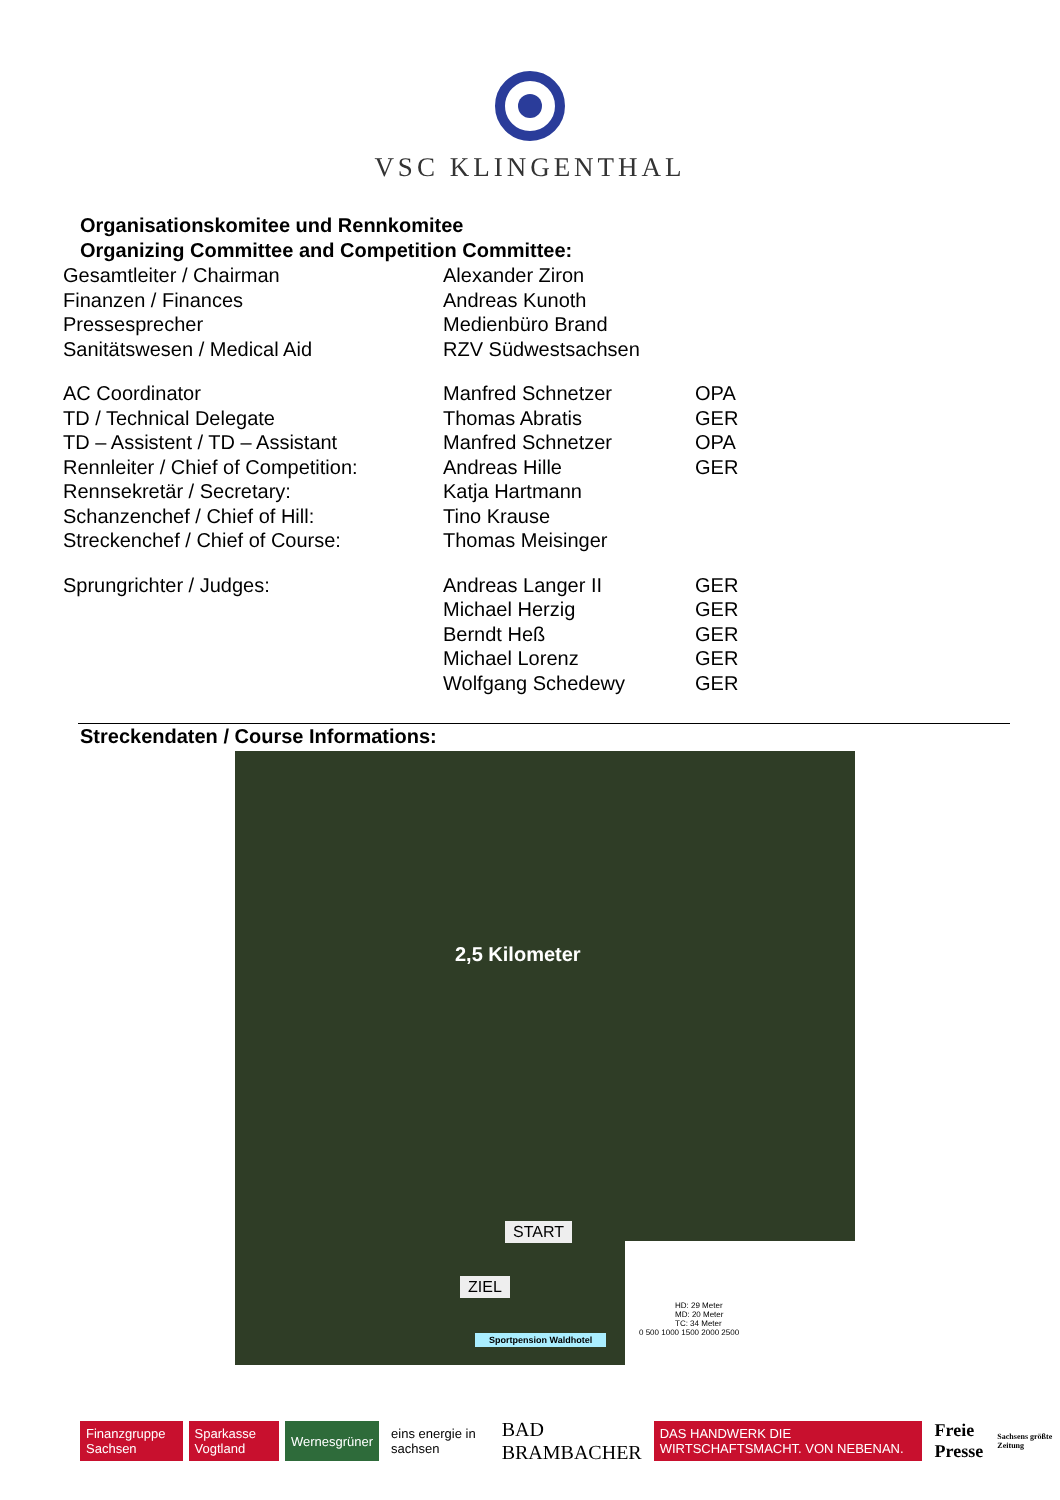VSC KLINGENTHAL
Organisationskomitee und Rennkomitee
Organizing Committee and Competition Committee:
| Gesamtleiter / Chairman | Alexander Ziron | |
| Finanzen / Finances | Andreas Kunoth | |
| Pressesprecher | Medienbüro Brand | |
| Sanitätswesen / Medical Aid | RZV Südwestsachsen | |
| AC Coordinator | Manfred Schnetzer | OPA |
| TD / Technical Delegate | Thomas Abratis | GER |
| TD – Assistent / TD – Assistant | Manfred Schnetzer | OPA |
| Rennleiter / Chief of Competition: | Andreas Hille | GER |
| Rennsekretär / Secretary: | Katja Hartmann | |
| Schanzenchef / Chief of Hill: | Tino Krause | |
| Streckenchef / Chief of Course: | Thomas Meisinger | |
| Sprungrichter / Judges: | Andreas Langer II | GER |
| | Michael Herzig | GER |
| | Berndt Heß | GER |
| | Michael Lorenz | GER |
| | Wolfgang Schedewy | GER |
Streckendaten / Course Informations:
2,5 Kilometer
START
ZIEL
Sportpension Waldhotel
HD: 29 Meter
MD: 20 Meter
TC: 34 Meter
0 500 1000 1500 2000 2500
Finanzgruppe Sachsen Sparkasse Vogtland Wernesgrüner eins energie in sachsen
BAD BRAMBACHER
DAS HANDWERK DIE WIRTSCHAFTSMACHT. VON NEBENAN.
Freie Presse Sachsens größte Zeitung